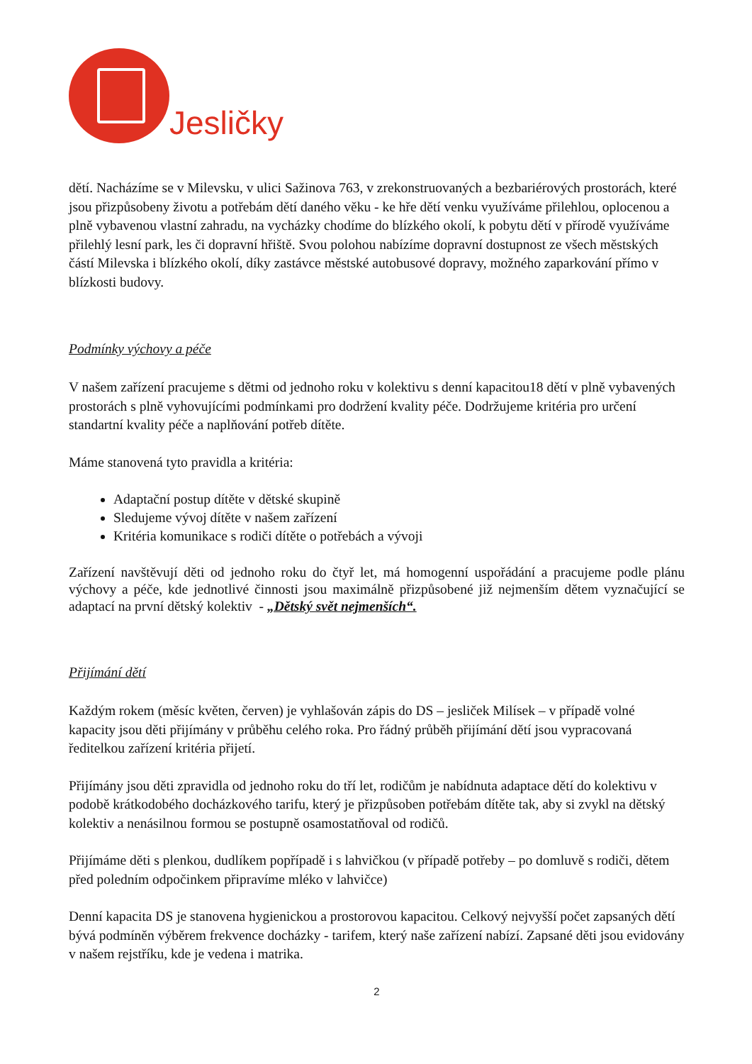Jesličky
dětí. Nacházíme se v Milevsku, v ulici Sažinova 763, v zrekonstruovaných a bezbariérových prostorách, které jsou přizpůsobeny životu a potřebám dětí daného věku - ke hře dětí venku využíváme přilehlou, oplocenou a plně vybavenou vlastní zahradu, na vycházky chodíme do blízkého okolí, k pobytu dětí v přírodě využíváme přilehlý lesní park, les či dopravní hřiště. Svou polohou nabízíme dopravní dostupnost ze všech městských částí Milevska i blízkého okolí, díky zastávce městské autobusové dopravy, možného zaparkování přímo v blízkosti budovy.
Podmínky výchovy a péče
V našem zařízení pracujeme s dětmi od jednoho roku v kolektivu s denní kapacitou18 dětí v plně vybavených prostorách s plně vyhovujícími podmínkami pro dodržení kvality péče. Dodržujeme kritéria pro určení standartní kvality péče a naplňování potřeb dítěte.
Máme stanovená tyto pravidla a kritéria:
Adaptační postup dítěte v dětské skupině
Sledujeme vývoj dítěte v našem zařízení
Kritéria komunikace s rodiči dítěte o potřebách a vývoji
Zařízení navštěvují děti od jednoho roku do čtyř let, má homogenní uspořádání a pracujeme podle plánu výchovy a péče, kde jednotlivé činnosti jsou maximálně přizpůsobené již nejmenším dětem vyznačující se adaptací na první dětský kolektiv - „Dětský svět nejmenších“.
Přijímání dětí
Každým rokem (měsíc květen, červen) je vyhlašován zápis do DS – jesliček Milísek – v případě volné kapacity jsou děti přijímány v průběhu celého roka. Pro řádný průběh přijímání dětí jsou vypracovaná ředitelkou zařízení kritéria přijetí.
Přijímány jsou děti zpravidla od jednoho roku do tří let, rodičům je nabídnuta adaptace dětí do kolektivu v podobě krátkodobého docházkového tarifu, který je přizpůsoben potřebám dítěte tak, aby si zvykl na dětský kolektiv a nenásilnou formou se postupně osamostatňoval od rodičů.
Přijímáme děti s plenkou, dudlíkem popřípadě i s lahvičkou (v případě potřeby – po domluvě s rodiči, dětem před poledním odpočinkem připravíme mléko v lahvičce)
Denní kapacita DS je stanovena hygienickou a prostorovou kapacitou. Celkový nejvyšší počet zapsaných dětí bývá podmíněn výběrem frekvence docházky - tarifem, který naše zařízení nabízí. Zapsané děti jsou evidovány v našem rejstříku, kde je vedena i matrika.
2